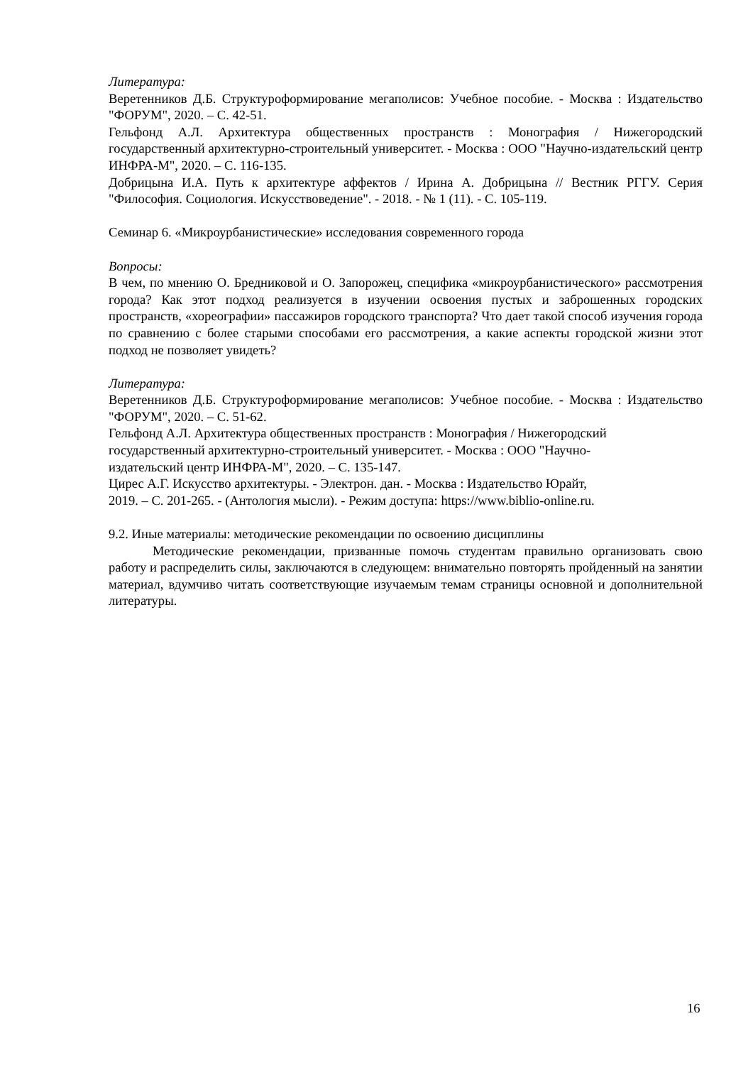Литература:
Веретенников Д.Б. Структуроформирование мегаполисов: Учебное пособие. - Москва : Издательство "ФОРУМ", 2020. – С. 42-51.
Гельфонд А.Л. Архитектура общественных пространств : Монография / Нижегородский государственный архитектурно-строительный университет. - Москва : ООО "Научно-издательский центр ИНФРА-М", 2020. – С. 116-135.
Добрицына И.А. Путь к архитектуре аффектов / Ирина А. Добрицына // Вестник РГГУ. Серия "Философия. Социология. Искусствоведение". - 2018. - № 1 (11). - С. 105-119.
Семинар 6. «Микроурбанистические» исследования современного города
Вопросы:
В чем, по мнению О. Бредниковой и О. Запорожец, специфика «микроурбанистического» рассмотрения города? Как этот подход реализуется в изучении освоения пустых и заброшенных городских пространств, «хореографии» пассажиров городского транспорта? Что дает такой способ изучения города по сравнению с более старыми способами его рассмотрения, а какие аспекты городской жизни этот подход не позволяет увидеть?
Литература:
Веретенников Д.Б. Структуроформирование мегаполисов: Учебное пособие. - Москва : Издательство "ФОРУМ", 2020. – С. 51-62.
Гельфонд А.Л. Архитектура общественных пространств : Монография / Нижегородский
государственный архитектурно-строительный университет. - Москва : ООО "Научно-
издательский центр ИНФРА-М", 2020. – С. 135-147.
Цирес А.Г. Искусство архитектуры. - Электрон. дан. - Москва : Издательство Юрайт,
2019. – С. 201-265. - (Антология мысли). - Режим доступа: https://www.biblio-online.ru.
9.2. Иные материалы: методические рекомендации по освоению дисциплины
Методические рекомендации, призванные помочь студентам правильно организовать свою работу и распределить силы, заключаются в следующем: внимательно повторять пройденный на занятии материал, вдумчиво читать соответствующие изучаемым темам страницы основной и дополнительной литературы.
16